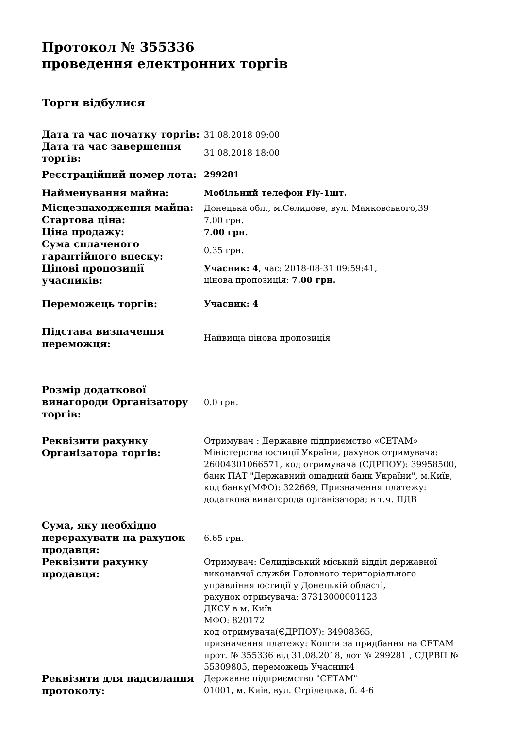Протокол № 355336
проведення електронних торгів
Торги відбулися
| Дата та час початку торгів: | 31.08.2018 09:00 |
| Дата та час завершення торгів: | 31.08.2018 18:00 |
| Реєстраційний номер лота: | 299281 |
| Найменування майна: | Мобільний телефон Fly-1шт. |
| Місцезнаходження майна: | Донецька обл., м.Селидове, вул. Маяковського,39 |
| Стартова ціна: | 7.00 грн. |
| Ціна продажу: | 7.00 грн. |
| Сума сплаченого гарантійного внеску: | 0.35 грн. |
| Цінові пропозиції учасників: | Учасник: 4 , час: 2018-08-31 09:59:41, цінова пропозиція: 7.00 грн. |
| Переможець торгів: | Учасник: 4 |
| Підстава визначення переможця: | Найвища цінова пропозиція |
| Розмір додаткової винагороди Організатору торгів: | 0.0 грн. |
| Реквізити рахунку Організатора торгів: | Отримувач : Державне підприємство «СЕТАМ» Міністерства юстиції України, рахунок отримувача: 26004301066571, код отримувача (ЄДРПОУ): 39958500, банк ПАТ "Державний ощадний банк України", м.Київ, код банку(МФО): 322669, Призначення платежу: додаткова винагорода організатора; в т.ч. ПДВ |
| Сума, яку необхідно перерахувати на рахунок продавця: | 6.65 грн. |
| Реквізити рахунку продавця: | Отримувач: Селидівський міський відділ державної виконавчої служби Головного територіального управління юстиції у Донецькій області, рахунок отримувача: 37313000001123 ДКСУ в м. Київ МФО: 820172 код отримувача(ЄДРПОУ): 34908365, призначення платежу: Кошти за придбання на СЕТАМ прот. № 355336 від 31.08.2018, лот № 299281 , ЄДРВП № 55309805, переможець Учасник4 |
| Реквізити для надсилання протоколу: | Державне підприємство "СЕТАМ" 01001, м. Київ, вул. Стрілецька, б. 4-6 |